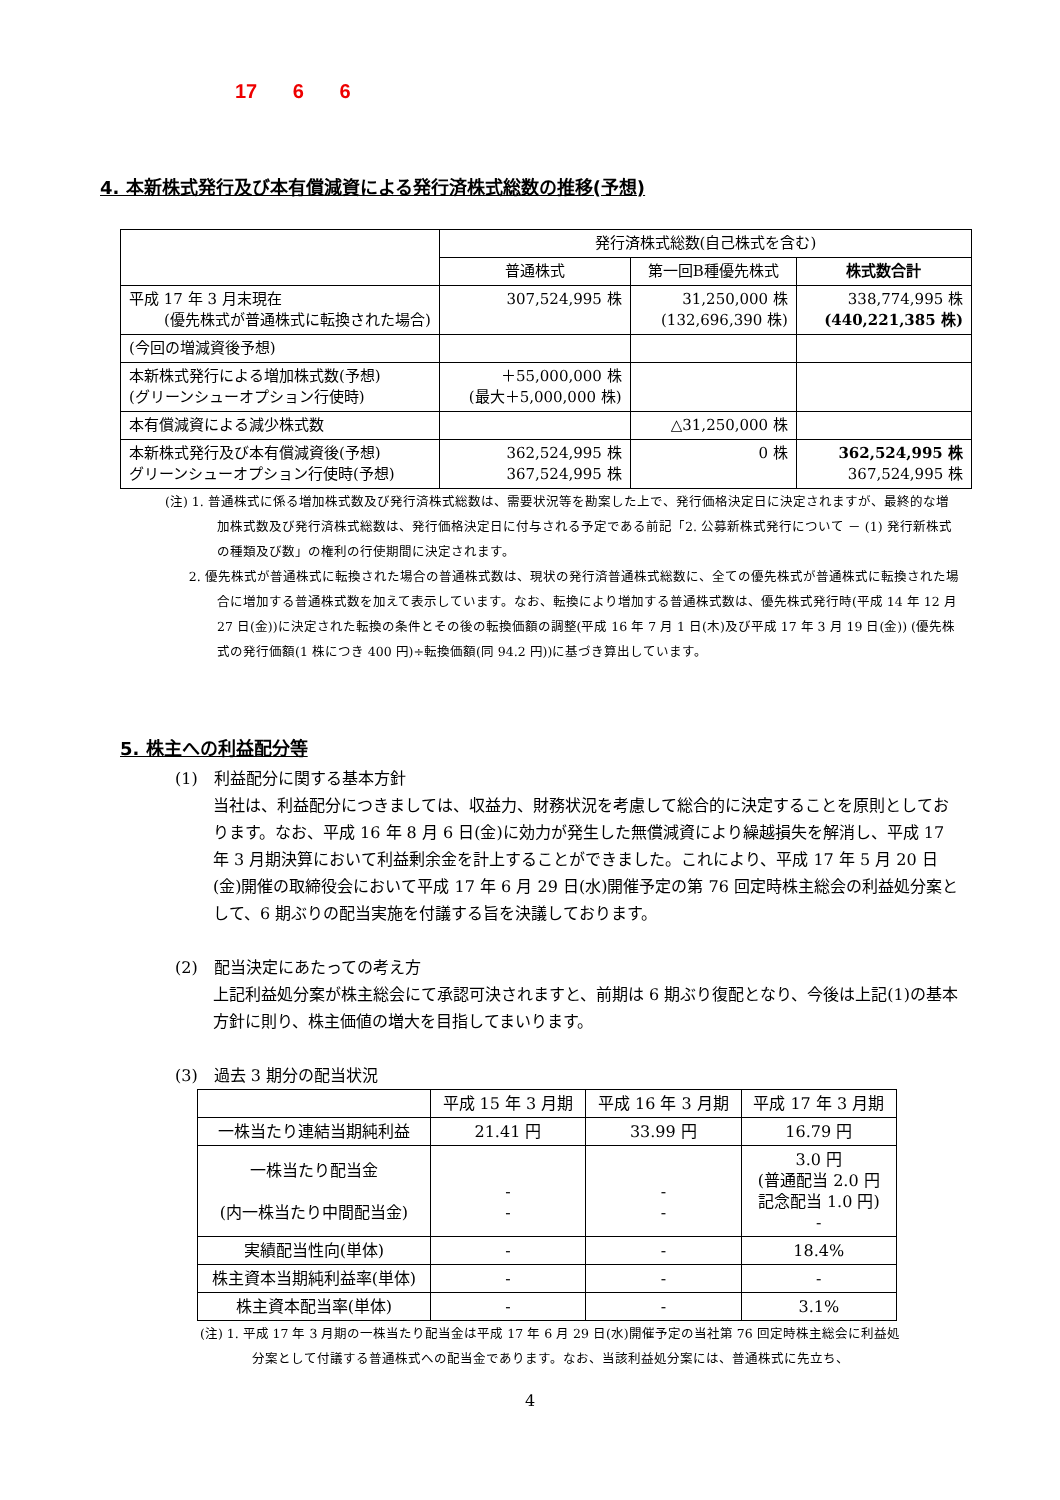17 6 6
4. 本新株式発行及び本有償減資による発行済株式総数の推移(予想)
| | 発行済株式総数(自己株式を含む) | | |
| --- | --- | --- | --- |
| | 普通株式 | 第一回B種優先株式 | 株式数合計 |
| 平成 17 年 3 月末現在 (優先株式が普通株式に転換された場合) | 307,524,995 株 | 31,250,000 株 (132,696,390 株) | 338,774,995 株 (440,221,385 株) |
| (今回の増減資後予想) | | | |
| 本新株式発行による増加株式数(予想) (グリーンシューオプション行使時) | ＋55,000,000 株 (最大＋5,000,000 株) | | |
| 本有償減資による減少株式数 | | △31,250,000 株 | |
| 本新株式発行及び本有償減資後(予想) グリーンシューオプション行使時(予想) | 362,524,995 株 367,524,995 株 | 0 株 | 362,524,995 株 367,524,995 株 |
(注) 1. 普通株式に係る増加株式数及び発行済株式総数は、需要状況等を勘案した上で、発行価格決定日に決定されますが、最終的な増加株式数及び発行済株式総数は、発行価格決定日に付与される予定である前記「2. 公募新株式発行について － (1) 発行新株式の種類及び数」の権利の行使期間に決定されます。
2. 優先株式が普通株式に転換された場合の普通株式数は、現状の発行済普通株式総数に、全ての優先株式が普通株式に転換された場合に増加する普通株式数を加えて表示しています。なお、転換により増加する普通株式数は、優先株式発行時(平成 14 年 12 月 27 日(金))に決定された転換の条件とその後の転換価額の調整(平成 16 年 7 月 1 日(木)及び平成 17 年 3 月 19 日(金)) (優先株式の発行価額(1 株につき 400 円)÷転換価額(同 94.2 円))に基づき算出しています。
5. 株主への利益配分等
(1)　利益配分に関する基本方針
当社は、利益配分につきましては、収益力、財務状況を考慮して総合的に決定することを原則としております。なお、平成 16 年 8 月 6 日(金)に効力が発生した無償減資により繰越損失を解消し、平成 17 年 3 月期決算において利益剰余金を計上することができました。これにより、平成 17 年 5 月 20 日(金)開催の取締役会において平成 17 年 6 月 29 日(水)開催予定の第 76 回定時株主総会の利益処分案として、6 期ぶりの配当実施を付議する旨を決議しております。
(2)　配当決定にあたっての考え方
上記利益処分案が株主総会にて承認可決されますと、前期は 6 期ぶり復配となり、今後は上記(1)の基本方針に則り、株主価値の増大を目指してまいります。
(3)　過去 3 期分の配当状況
| | 平成 15 年 3 月期 | 平成 16 年 3 月期 | 平成 17 年 3 月期 |
| 一株当たり連結当期純利益 | 21.41 円 | 33.99 円 | 16.79 円 |
| 一株当たり配当金 (内一株当たり中間配当金) | - - | - - | 3.0 円 (普通配当 2.0 円 記念配当 1.0 円) - |
| 実績配当性向(単体) | - | - | 18.4% |
| 株主資本当期純利益率(単体) | - | - | - |
| 株主資本配当率(単体) | - | - | 3.1% |
(注) 1. 平成 17 年 3 月期の一株当たり配当金は平成 17 年 6 月 29 日(水)開催予定の当社第 76 回定時株主総会に利益処分案として付議する普通株式への配当金であります。なお、当該利益処分案には、普通株式に先立ち、
4